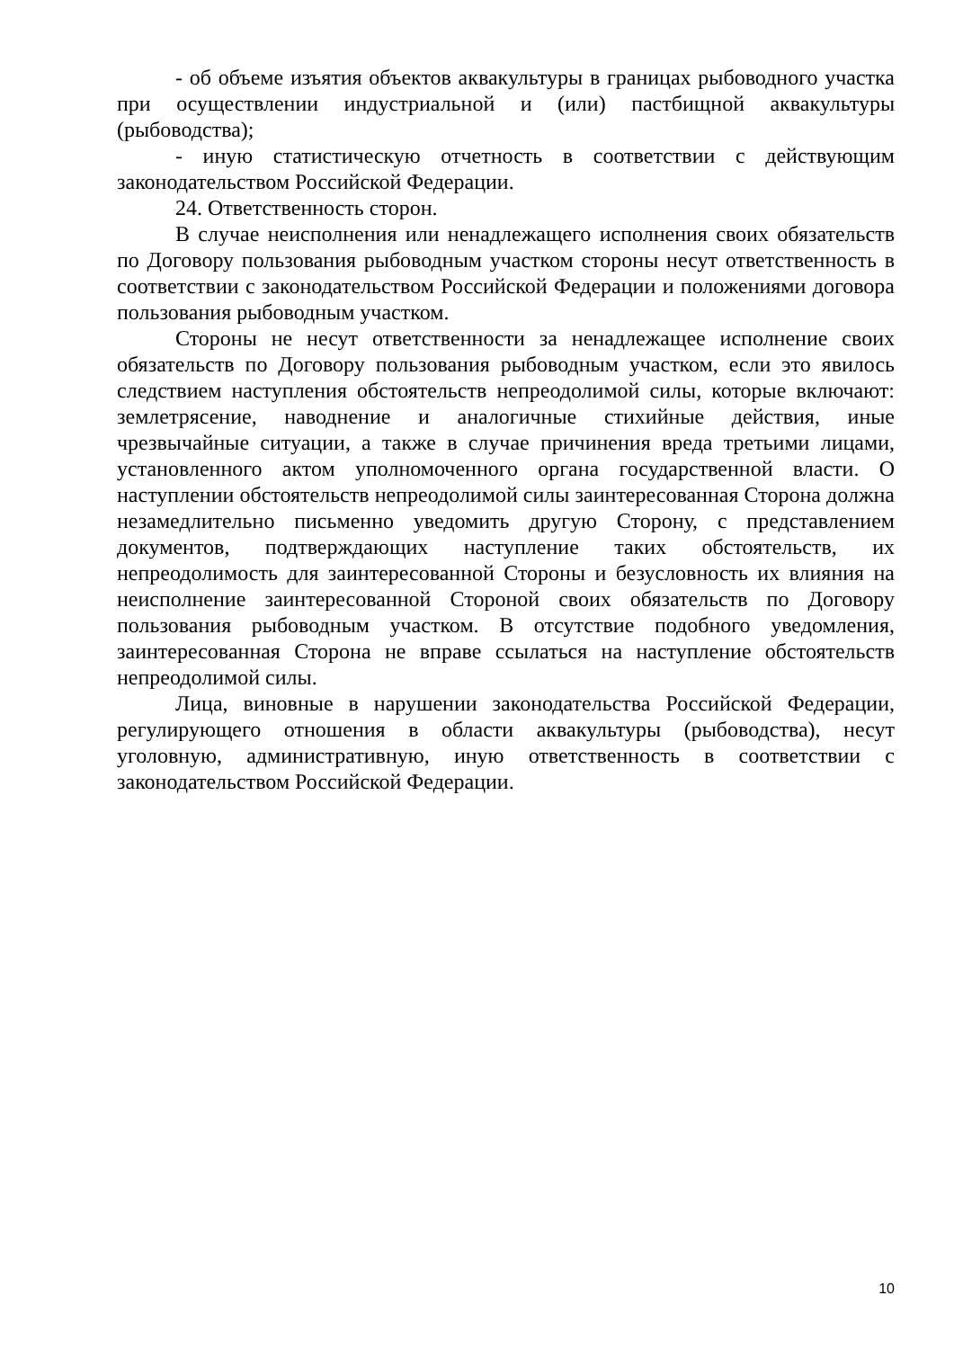- об объеме изъятия объектов аквакультуры в границах рыбоводного участка при осуществлении индустриальной и (или) пастбищной аквакультуры (рыбоводства);
- иную статистическую отчетность в соответствии с действующим законодательством Российской Федерации.
24. Ответственность сторон.
В случае неисполнения или ненадлежащего исполнения своих обязательств по Договору пользования рыбоводным участком стороны несут ответственность в соответствии с законодательством Российской Федерации и положениями договора пользования рыбоводным участком.
Стороны не несут ответственности за ненадлежащее исполнение своих обязательств по Договору пользования рыбоводным участком, если это явилось следствием наступления обстоятельств непреодолимой силы, которые включают: землетрясение, наводнение и аналогичные стихийные действия, иные чрезвычайные ситуации, а также в случае причинения вреда третьими лицами, установленного актом уполномоченного органа государственной власти. О наступлении обстоятельств непреодолимой силы заинтересованная Сторона должна незамедлительно письменно уведомить другую Сторону, с представлением документов, подтверждающих наступление таких обстоятельств, их непреодолимость для заинтересованной Стороны и безусловность их влияния на неисполнение заинтересованной Стороной своих обязательств по Договору пользования рыбоводным участком. В отсутствие подобного уведомления, заинтересованная Сторона не вправе ссылаться на наступление обстоятельств непреодолимой силы.
Лица, виновные в нарушении законодательства Российской Федерации, регулирующего отношения в области аквакультуры (рыбоводства), несут уголовную, административную, иную ответственность в соответствии с законодательством Российской Федерации.
10